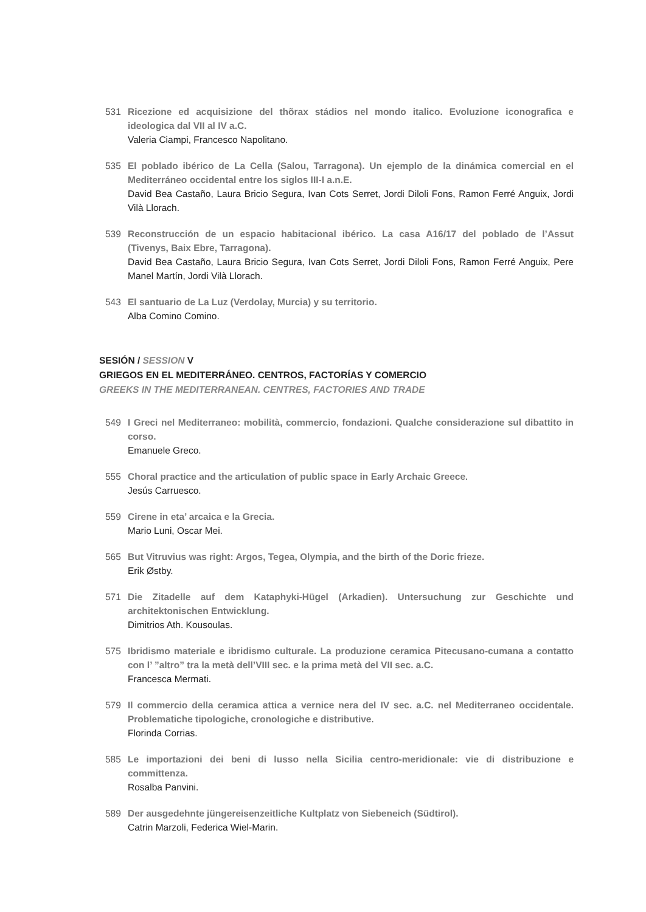531 Ricezione ed acquisizione del thõrax stádios nel mondo italico. Evoluzione iconografica e ideologica dal VII al IV a.C.
Valeria Ciampi, Francesco Napolitano.
535 El poblado ibérico de La Cella (Salou, Tarragona). Un ejemplo de la dinámica comercial en el Mediterráneo occidental entre los siglos III-I a.n.E.
David Bea Castaño, Laura Bricio Segura, Ivan Cots Serret, Jordi Diloli Fons, Ramon Ferré Anguix, Jordi Vilà Llorach.
539 Reconstrucción de un espacio habitacional ibérico. La casa A16/17 del poblado de l’Assut (Tivenys, Baix Ebre, Tarragona).
David Bea Castaño, Laura Bricio Segura, Ivan Cots Serret, Jordi Diloli Fons, Ramon Ferré Anguix, Pere Manel Martín, Jordi Vilà Llorach.
543 El santuario de La Luz (Verdolay, Murcia) y su territorio.
Alba Comino Comino.
SESIÓN / SESSION V
GRIEGOS EN EL MEDITERRÁNEO. CENTROS, FACTORÍAS Y COMERCIO
GREEKS IN THE MEDITERRANEAN. CENTRES, FACTORIES AND TRADE
549 I Greci nel Mediterraneo: mobilità, commercio, fondazioni. Qualche considerazione sul dibattito in corso.
Emanuele Greco.
555 Choral practice and the articulation of public space in Early Archaic Greece.
Jesús Carruesco.
559 Cirene in eta’ arcaica e la Grecia.
Mario Luni, Oscar Mei.
565 But Vitruvius was right: Argos, Tegea, Olympia, and the birth of the Doric frieze.
Erik Østby.
571 Die Zitadelle auf dem Kataphyki-Hügel (Arkadien). Untersuchung zur Geschichte und architektonischen Entwicklung.
Dimitrios Ath. Kousoulas.
575 Ibridismo materiale e ibridismo culturale. La produzione ceramica Pitecusano-cumana a contatto con l’ ”altro” tra la metà dell’VIII sec. e la prima metà del VII sec. a.C.
Francesca Mermati.
579 Il commercio della ceramica attica a vernice nera del IV sec. a.C. nel Mediterraneo occidentale. Problematiche tipologiche, cronologiche e distributive.
Florinda Corrias.
585 Le importazioni dei beni di lusso nella Sicilia centro-meridionale: vie di distribuzione e committenza.
Rosalba Panvini.
589 Der ausgedehnte jüngereisenzeitliche Kultplatz von Siebeneich (Südtirol).
Catrin Marzoli, Federica Wiel-Marin.